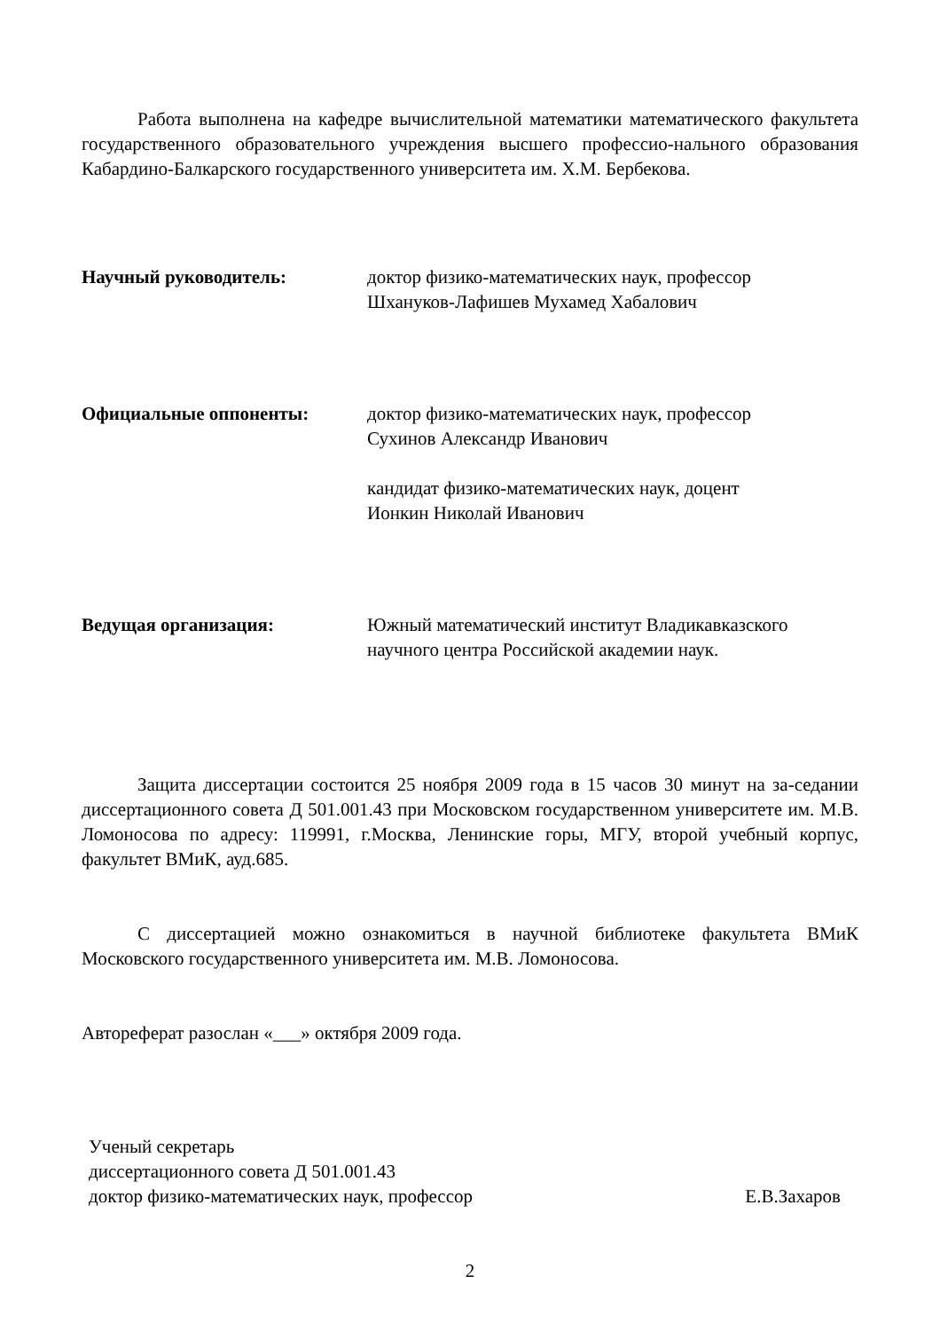Работа выполнена на кафедре вычислительной математики математического факультета государственного образовательного учреждения высшего профессио-нального образования Кабардино-Балкарского государственного университета им. Х.М. Бербекова.
Научный руководитель: доктор физико-математических наук, профессор
Шхануков-Лафишев Мухамед Хабалович
Официальные оппоненты: доктор физико-математических наук, профессор
Сухинов Александр Иванович
кандидат физико-математических наук, доцент
Ионкин Николай Иванович
Ведущая организация: Южный математический институт Владикавказского
научного центра Российской академии наук.
Защита диссертации состоится 25 ноября 2009 года в 15 часов 30 минут на за-седании диссертационного совета Д 501.001.43 при Московском государственном университете им. М.В. Ломоносова по адресу: 119991, г.Москва, Ленинские горы, МГУ, второй учебный корпус, факультет ВМиК, ауд.685.
С диссертацией можно ознакомиться в научной библиотеке факультета ВМиК Московского государственного университета им. М.В. Ломоносова.
Автореферат разослан «___» октября 2009 года.
Ученый секретарь
диссертационного совета Д 501.001.43
доктор физико-математических наук, профессор Е.В.Захаров
2